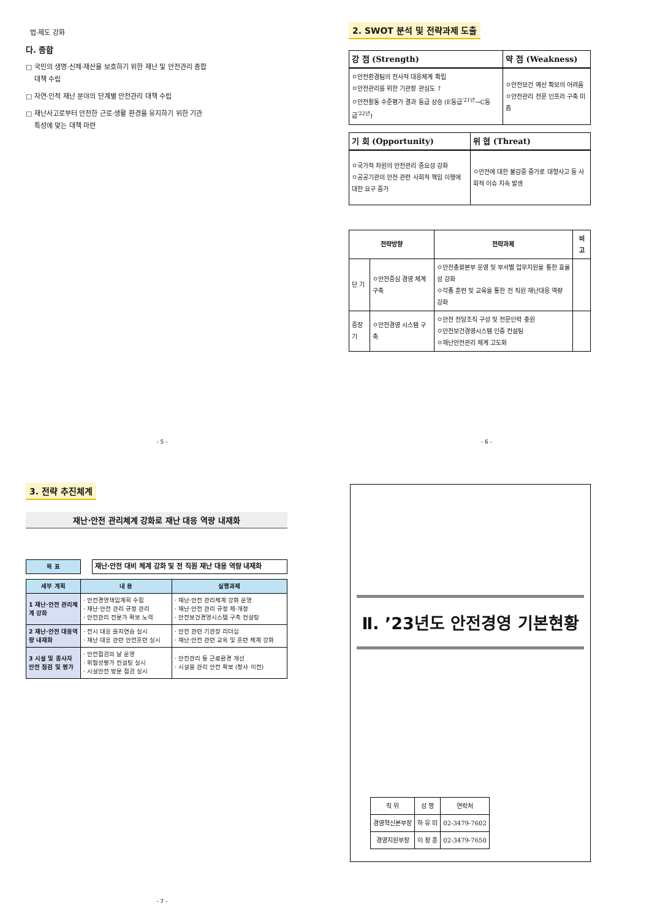법·제도 강화
다. 종합
□ 국민의 생명·신체·재산을 보호하기 위한 재난 및 안전관리 종합
대책 수립
□ 자연·인적 재난 분야의 단계별 안전관리 대책 수립
□ 재난사고로부터 안전한 근로·생활 환경을 유지하기 위한 기관
특성에 맞는 대책 마련
- 5 -
2. SWOT 분석 및 전략과제 도출
| 강 점 (Strength) | 약 점 (Weakness) |
| --- | --- |
| ㅇ안전환경팀의 전사적 대응체계 확립 ㅇ안전관리를 위한 기관장 관심도 ↑ ㅇ안전활동 수준평가 결과 등급 상승 (E등급<sup>'21년</sup>→C등급<sup>'22년</sup>) | ㅇ안전보건 예산 확보의 어려움 ㅇ안전관리 전문 인프라 구축 미흡 |
| 기 회 (Opportunity) | 위 협 (Threat) |
| --- | --- |
| ㅇ국가적 차원의 안전관리 중요성 강화 ㅇ공공기관의 안전 관련 사회적 책임 이행에 대한 요구 증가 | ㅇ안전에 대한 불감증 증가로 대형사고 등 사회적 이슈 지속 발생 |
| 전략방향 | | 전략과제 | 비 고 |
| --- | --- | --- | --- |
| 단 기 | ㅇ안전중심 경영 체계 구축 | ㅇ안전총괄본부 운영 및 부서별 업무지원을 통한 효율성 강화 ㅇ각종 훈련 및 교육을 통한 전 직원 재난대응 역량 강화 | |
| 중장기 | ㅇ안전경영 시스템 구축 | ㅇ안전 전담조직 구성 및 전문인력 충원 ㅇ안전보건경영시스템 인증 컨설팅 ㅇ재난안전관리 체계 고도화 | |
- 6 -
3. 전략 추진체계
재난·안전 관리체계 강화로 재난 대응 역량 내재화
| 목 표 | | 재난·안전 대비 체계 강화 및 전 직원 재난 대응 역량 내재화 |
| 세부 계획 | 내 용 | 실행과제 |
| --- | --- | --- |
| 1 재난·안전 관리체계 강화 | · 안전경영책임계획 수립 · 재난·안전 관리 규정 관리 · 안전관리 전문가 확보 노력 | · 재난·안전 관리체계 강화 운영 · 재난·안전 관리 규정 제·개정 · 안전보건경영시스템 구축 컨설팅 |
| 2 재난·안전 대응역량 내재화 | · 전시 대응 을지연습 실시 · 재난 대응 관련 안전훈련 실시 | · 안전 관련 기관장 리더십 · 재난·안전 관련 교육 및 훈련 체계 강화 |
| 3 시설 및 종사자 안전 점검 및 평가 | · 안전점검의 날 운영 · 위험성평가 컨설팅 실시 · 시설안전 방문 점검 실시 | · 안전관리 등 근로환경 개선 · 시설물 관리 안전 확보 (청사 이전) |
- 7 -
Ⅱ. ’23년도 안전경영 기본현황
| 직 위 | 성 명 | 연락처 |
| 경영혁신본부장 | 하 유 미 | 02-3479-7602 |
| 경영지원부장 | 이 정 훈 | 02-3479-7650 |